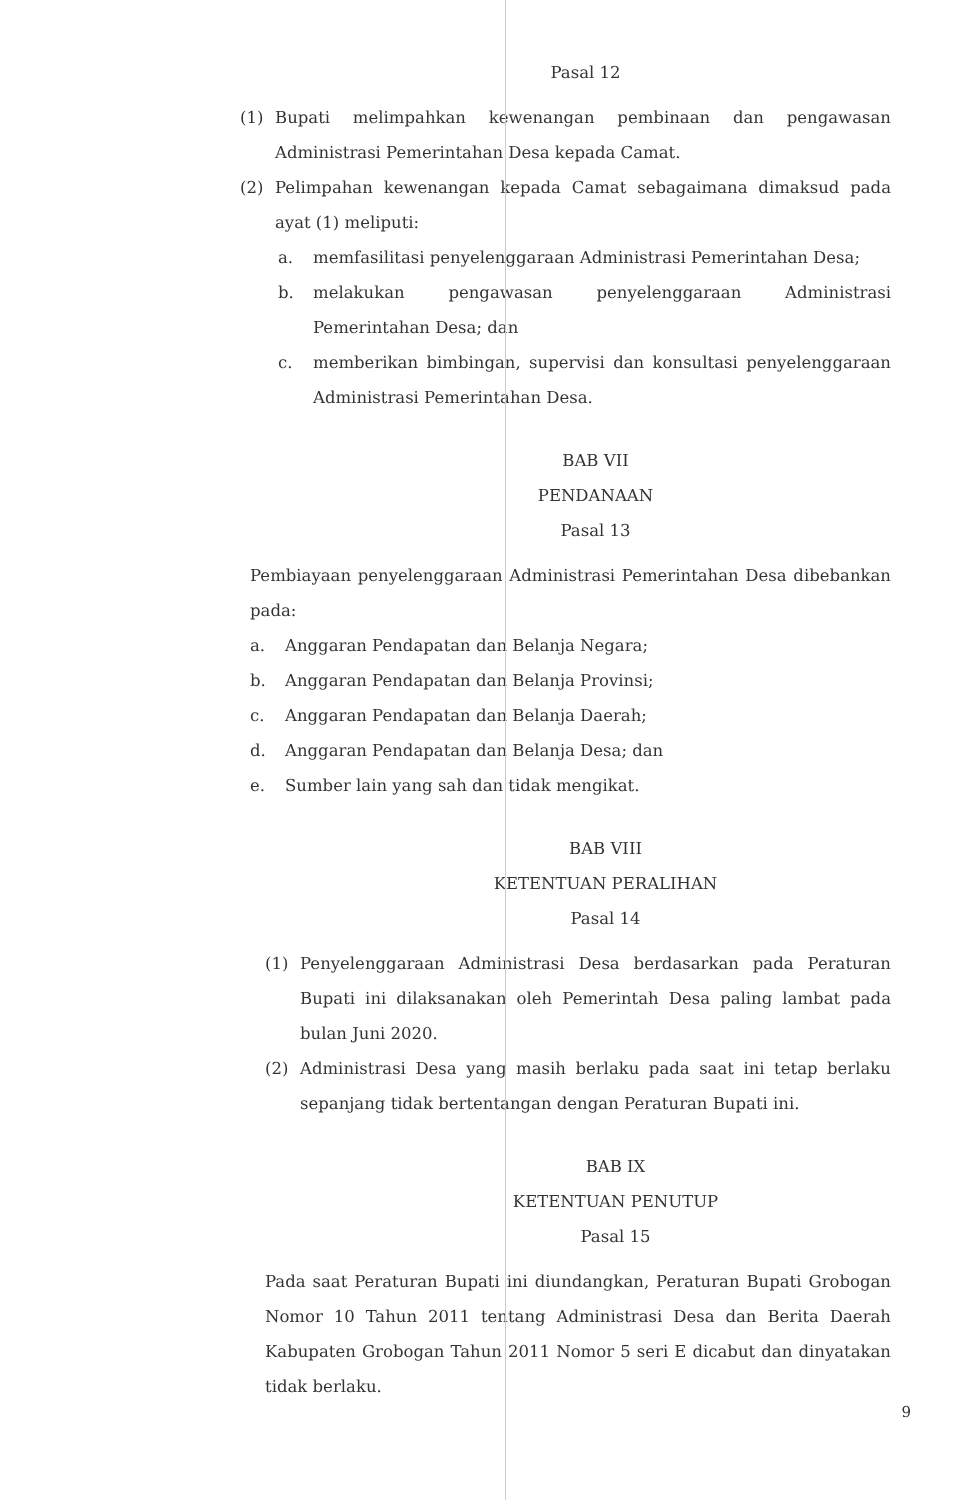Pasal 12
(1) Bupati melimpahkan kewenangan pembinaan dan pengawasan Administrasi Pemerintahan Desa kepada Camat.
(2) Pelimpahan kewenangan kepada Camat sebagaimana dimaksud pada ayat (1) meliputi:
a. memfasilitasi penyelenggaraan Administrasi Pemerintahan Desa;
b. melakukan pengawasan penyelenggaraan Administrasi Pemerintahan Desa; dan
c. memberikan bimbingan, supervisi dan konsultasi penyelenggaraan Administrasi Pemerintahan Desa.
BAB VII
PENDANAAN
Pasal 13
Pembiayaan penyelenggaraan Administrasi Pemerintahan Desa dibebankan pada:
a. Anggaran Pendapatan dan Belanja Negara;
b. Anggaran Pendapatan dan Belanja Provinsi;
c. Anggaran Pendapatan dan Belanja Daerah;
d. Anggaran Pendapatan dan Belanja Desa; dan
e. Sumber lain yang sah dan tidak mengikat.
BAB VIII
KETENTUAN PERALIHAN
Pasal 14
(1) Penyelenggaraan Administrasi Desa berdasarkan pada Peraturan Bupati ini dilaksanakan oleh Pemerintah Desa paling lambat pada bulan Juni 2020.
(2) Administrasi Desa yang masih berlaku pada saat ini tetap berlaku sepanjang tidak bertentangan dengan Peraturan Bupati ini.
BAB IX
KETENTUAN PENUTUP
Pasal 15
Pada saat Peraturan Bupati ini diundangkan, Peraturan Bupati Grobogan Nomor 10 Tahun 2011 tentang Administrasi Desa dan Berita Daerah Kabupaten Grobogan Tahun 2011 Nomor 5 seri E dicabut dan dinyatakan tidak berlaku.
9